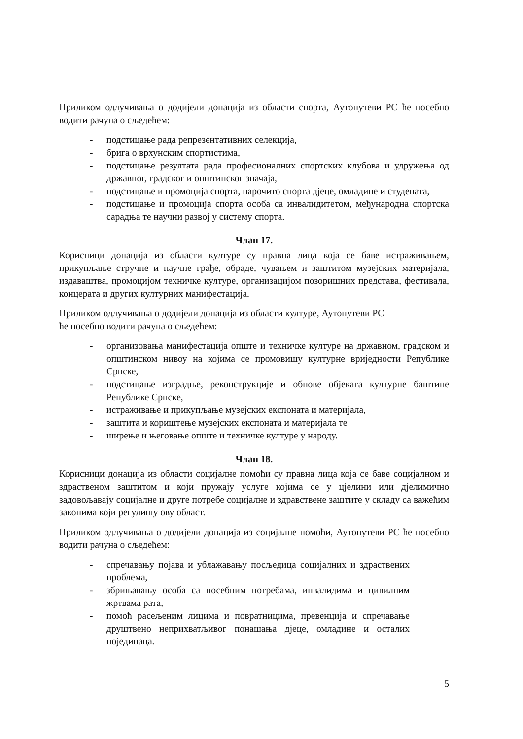Приликом одлучивања о додијели донација из области спорта, Аутопутеви РС ће посебно водити рачуна о сљедећем:
- подстицање рада репрезентативних селекција,
- брига о врхунским спортистима,
- подстицање резултата рада професионалних спортских клубова и удружења од државног, градског и општинског значаја,
- подстицање и промоција спорта, нарочито спорта дјеце, омладине и студената,
- подстицање и промоција спорта особа са инвалидитетом, међународна спортска сарадња те научни развој у систему спорта.
Члан 17.
Корисници донација из области културе су правна лица која се баве истраживањем, прикупљање стручне и научне грађе, обраде, чувањем и заштитом музејских материјала, издаваштва, промоцијом техничке културе, организацијом позоришних представа, фестивала, концерата и других културних манифестација.
Приликом одлучивања о додијели донација из области културе, Аутопутеви РС
ће посебно водити рачуна о сљедећем:
- организовања манифестација опште и техничке културе на државном, градском и општинском нивоу на којима се промовишу културне вриједности Републике Српске,
- подстицање изградње, реконструкције и обнове објеката културне баштине Републике Српске,
- истраживање и прикупљање музејских експоната и материјала,
- заштита и кориштење музејских експоната и материјала те
- ширење и његовање опште и техничке културе у народу.
Члан 18.
Корисници донација из области социјалне помоћи су правна лица која се баве социјалном и здраственом заштитом и који пружају услуге којима се у цјелини или дјелимично задовољавају социјалне и друге потребе социјалне и здравствене заштите у складу са важећим законима који регулишу ову област.
Приликом одлучивања о додијели донација из социјалне помоћи, Аутопутеви РС ће посебно водити рачуна о сљедећем:
- спречавању појава и ублажавању посљедица социјалних и здраствених проблема,
- збрињавању особа са посебним потребама, инвалидима и цивилним жртвама рата,
- помоћ расељеним лицима и повратницима, превенција и спречавање друштвено неприхватљивог понашања дјеце, омладине и осталих појединаца.
5